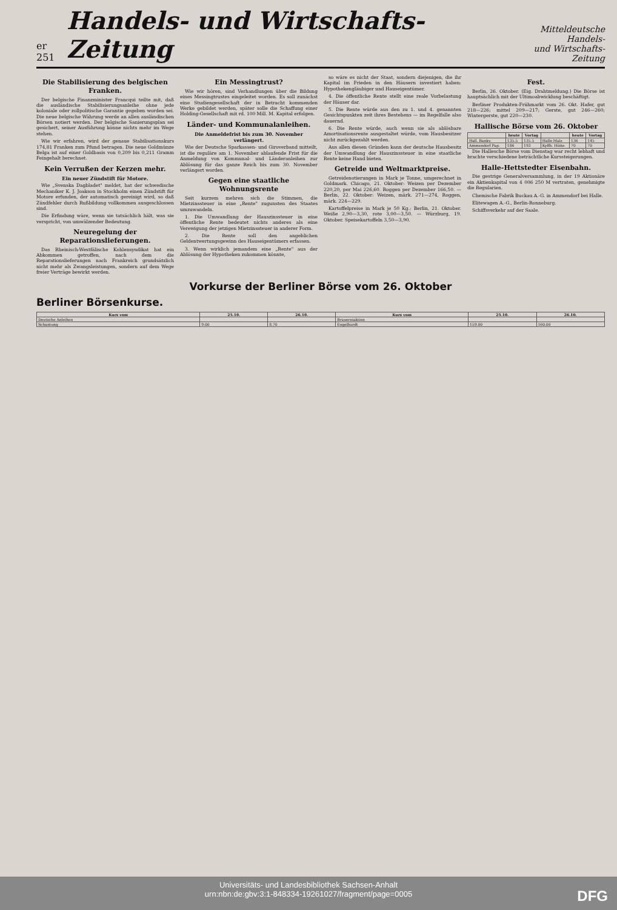er 251
Handels- und Wirtschafts-Zeitung
Mitteldeutsche Handels-
und Wirtschafts-Zeitung
Die Stabilisierung des belgischen Franken.
Der belgische Finanzminister Francqui teilte mit, daß die ausländische Stabilisierungsanleihe ohne jede koloniale oder zollpolitische Garantie gegeben worden sei. Die neue belgische Währung werde an allen ausländischen Börsen notiert werden. Der belgische Sanierungsplan sei gesichert, seiner Ausführung könne nichts mehr im Wege stehen.
Wie wir erfahren, wird der genaue Stabilisationskurs 174,81 Franken zum Pfund betragen. Die neue Goldmünze Belga ist auf einer Goldbasis von 0,209 bis 0,211 Gramm Feingehalt berechnet.
Kein Verrußen der Kerzen mehr.
Ein neuer Zündstift für Motore.
Wie „Svenska Dagbladet" meldet, hat der schwedische Mechaniker K. J. Joakson in Stockholm einen Zündstift für Motore erfunden, der automatisch gereinigt wird, so daß Zündfehler durch Rußbildung vollkommen ausgeschlossen sind.
Die Erfindung wäre, wenn sie tatsächlich hält, was sie verspricht, von umwälzender Bedeutung.
Neuregelung der Reparationslieferungen.
Das Rheinisch-Westfälische Kohlensyndikat hat ein Abkommen getroffen, nach dem die Reparationslieferungen nach Frankreich grundsätzlich nicht mehr als Zwangsleistungen, sondern auf dem Wege freier Verträge bewirkt werden.
Ein Messingtrust?
Wie wir hören, sind Verhandlungen über die Bildung eines Messingtrustes eingeleitet worden. Es soll zunächst eine Studiengesellschaft der in Betracht kommenden Werke gebildet werden, später solle die Schaffung einer Holding-Gesellschaft mit rd. 100 Mill. M. Kapital erfolgen.
Länder- und Kommunalanleihen.
Die Anmeldefrist bis zum 30. November verlängert.
Wie der Deutsche Sparkassen- und Giroverband mitteilt, ist die reguläre am 1. November ablaufende Frist für die Anmeldung von Kommunal- und Länderanleihen zur Ablösung für das ganze Reich bis zum 30. November verlängert worden.
Gegen eine staatliche Wohnungsrente
Seit kurzem mehren sich die Stimmen, die Mietzinssteuer in eine „Rente" zugunsten des Staates umzuwandeln.
1. Die Umwandlung der Hauszinssteuer in eine öffentliche Rente bedeutet nichts anderes als eine Verewigung der jetzigen Mietzinssteuer in anderer Form.
2. Die Rente soll den angeblichen Geldentwertungsgewinn des Hauseigentümers erfassen.
3. Wenn wirklich jemandem eine „Rente" aus der Ablösung der Hypotheken zukommen könnte,
so wäre es nicht der Staat, sondern diejenigen, die ihr Kapital im Frieden in den Häusern investiert haben: Hypothekengläubiger und Hauseigentümer.
4. Die öffentliche Rente stellt eine reale Vorbelastung der Häuser dar.
5. Die Rente würde aus den zu 1. und 4. genannten Gesichtspunkten zeit ihres Bestehens — im Regelfalle also dauernd.
6. Die Rente würde, auch wenn sie als ablösbare Amortisationsrente ausgestaltet würde, vom Hausbesitzer nicht zurückgezahlt werden.
Aus allen diesen Gründen kann der deutsche Hausbesitz der Umwandlung der Hauszinssteuer in eine staatliche Rente keine Hand bieten.
Getreide und Weltmarktpreise.
Getreidenotierungen in Mark je Tonne, umgerechnet in Goldmark. Chicago, 21. Oktober: Weizen per Dezember 220,20, per Mai 226,60. Roggen per Dezember 166,50. — Berlin, 22. Oktober: Weizen, märk. 271—274, Roggen, märk. 224—229.
Kartoffelpreise in Mark je 50 Kg.: Berlin, 21. Oktober. Weiße 2,90—3,30, rote 3,00—3,50. — Würzburg, 19. Oktober. Speisekartoffeln 3,50—3,90.
Fest.
Berlin, 26. Oktober. (Eig. Drahtmeldung.) Die Börse ist hauptsächlich mit der Ultimoabwicklung beschäftigt.
Berliner Produkten-Frühmarkt vom 26. Okt. Hafer, gut 218—226; mittel 209—217; Gerste, gut 246—260; Wintergerste, gut 220—230.
Hallische Börse vom 26. Oktober
| | heute | Vortag | | heute | Vortag |
| --- | --- | --- | --- | --- | --- |
| Hall. Bankv. | 135.5 | 135.5 | Halle Malz | 136 | 145 |
| Ammendorf Pap. | 186 | 193 | Kyffh. Hütte | 70 | 70 |
Die Hallesche Börse vom Dienstag war recht lebhaft und brachte verschiedene beträchtliche Kurssteigerungen.
Halle-Hettstedter Eisenbahn.
Die gestrige Generalversammlung, in der 19 Aktionäre ein Aktienkapital von 4 006 250 M vertraten, genehmigte die Regularien.
Chemische Fabrik Buckau A.-G. in Ammendorf bei Halle.
Elitewagen A.-G., Berlin-Ronneburg.
Schiffsverkehr auf der Saale.
Vorkurse der Berliner Börse vom 26. Oktober
Berliner Börsenkurse.
| Kurs vom | 25.10. | 26.10. | Kurs vom | 25.10. | 26.10. |
| --- | --- | --- | --- | --- | --- |
| Deutsche Anleihen | | | Brauereiaktien | | |
| Schantung | 9.00 | 8.70 | Engelhardt | 159.00 | 160.00 |
Universitäts- und Landesbibliothek Sachsen-Anhalt
urn:nbn:de:gbv:3:1-848334-19261027/fragment/page=0005
DFG